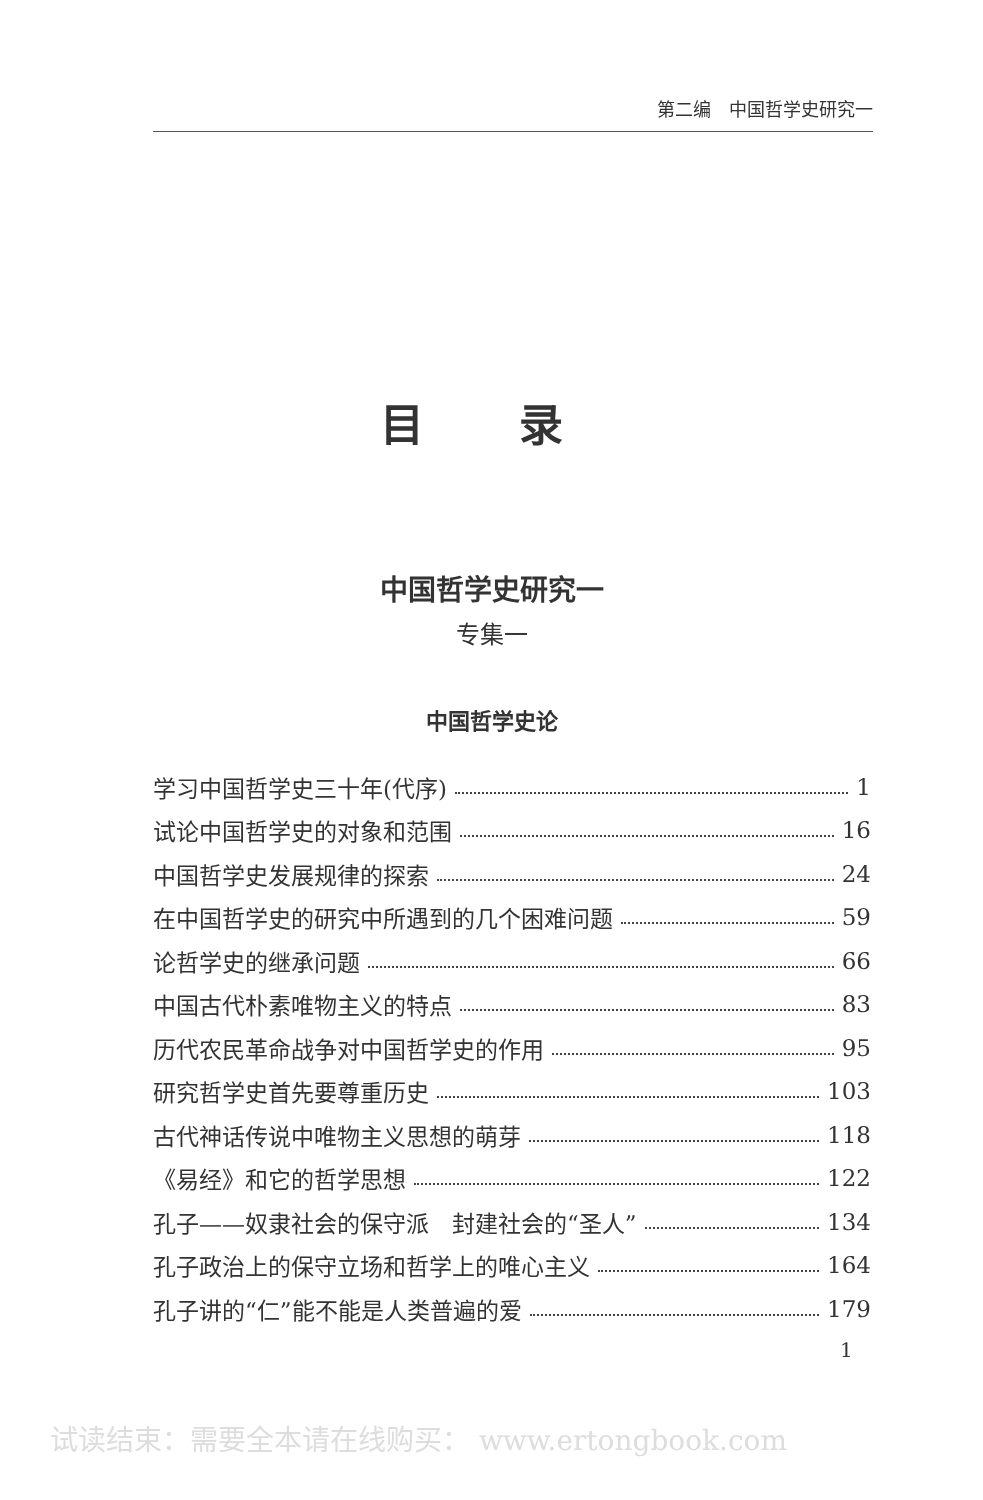第二编　中国哲学史研究一
目 录
中国哲学史研究一
专集一
中国哲学史论
学习中国哲学史三十年(代序) 1
试论中国哲学史的对象和范围 16
中国哲学史发展规律的探索 24
在中国哲学史的研究中所遇到的几个困难问题 59
论哲学史的继承问题 66
中国古代朴素唯物主义的特点 83
历代农民革命战争对中国哲学史的作用 95
研究哲学史首先要尊重历史 103
古代神话传说中唯物主义思想的萌芽 118
《易经》和它的哲学思想 122
孔子——奴隶社会的保守派　封建社会的“圣人” 134
孔子政治上的保守立场和哲学上的唯心主义 164
孔子讲的“仁”能不能是人类普遍的爱 179
1
试读结束：需要全本请在线购买： www.ertongbook.com